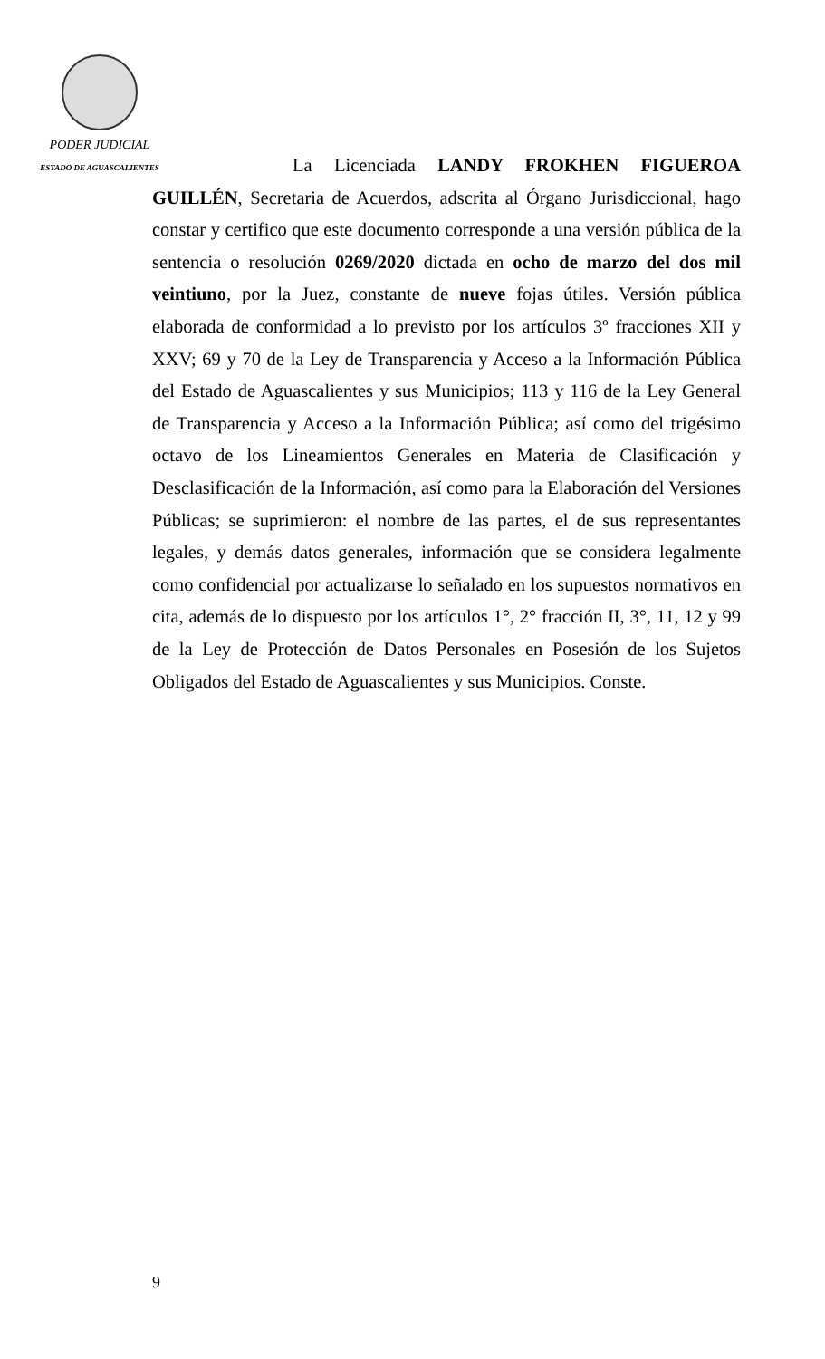PODER JUDICIAL
ESTADO DE AGUASCALIENTES
La Licenciada LANDY FROKHEN FIGUEROA GUILLÉN, Secretaria de Acuerdos, adscrita al Órgano Jurisdiccional, hago constar y certifico que este documento corresponde a una versión pública de la sentencia o resolución 0269/2020 dictada en ocho de marzo del dos mil veintiuno, por la Juez, constante de nueve fojas útiles. Versión pública elaborada de conformidad a lo previsto por los artículos 3º fracciones XII y XXV; 69 y 70 de la Ley de Transparencia y Acceso a la Información Pública del Estado de Aguascalientes y sus Municipios; 113 y 116 de la Ley General de Transparencia y Acceso a la Información Pública; así como del trigésimo octavo de los Lineamientos Generales en Materia de Clasificación y Desclasificación de la Información, así como para la Elaboración del Versiones Públicas; se suprimieron: el nombre de las partes, el de sus representantes legales, y demás datos generales, información que se considera legalmente como confidencial por actualizarse lo señalado en los supuestos normativos en cita, además de lo dispuesto por los artículos 1°, 2° fracción II, 3°, 11, 12 y 99 de la Ley de Protección de Datos Personales en Posesión de los Sujetos Obligados del Estado de Aguascalientes y sus Municipios. Conste.
9